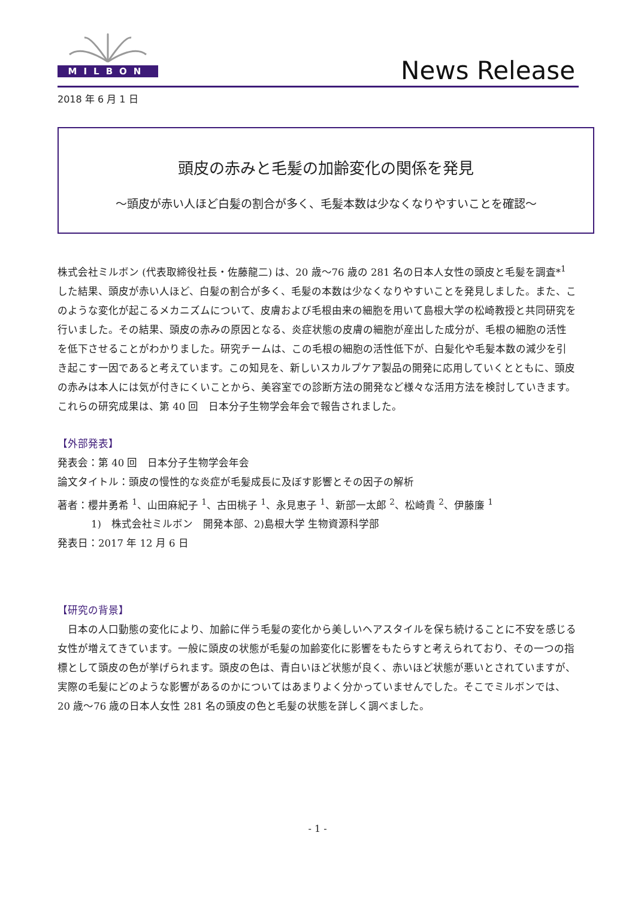MILBON
News Release
2018 年 6 月 1 日
頭皮の赤みと毛髪の加齢変化の関係を発見
～頭皮が赤い人ほど白髪の割合が多く、毛髪本数は少なくなりやすいことを確認～
株式会社ミルボン (代表取締役社長・佐藤龍二) は、20 歳～76 歳の 281 名の日本人女性の頭皮と毛髪を調査*<sup>1</sup> した結果、頭皮が赤い人ほど、白髪の割合が多く、毛髪の本数は少なくなりやすいことを発見しました。また、このような変化が起こるメカニズムについて、皮膚および毛根由来の細胞を用いて島根大学の松崎教授と共同研究を行いました。その結果、頭皮の赤みの原因となる、炎症状態の皮膚の細胞が産出した成分が、毛根の細胞の活性を低下させることがわかりました。研究チームは、この毛根の細胞の活性低下が、白髪化や毛髪本数の減少を引き起こす一因であると考えています。この知見を、新しいスカルプケア製品の開発に応用していくとともに、頭皮の赤みは本人には気が付きにくいことから、美容室での診断方法の開発など様々な活用方法を検討していきます。
これらの研究成果は、第 40 回　日本分子生物学会年会で報告されました。
【外部発表】
発表会：第 40 回　日本分子生物学会年会
論文タイトル：頭皮の慢性的な炎症が毛髪成長に及ぼす影響とその因子の解析
著者：櫻井勇希 <sup>1</sup>、山田麻紀子 <sup>1</sup>、古田桃子 <sup>1</sup>、永見恵子 <sup>1</sup>、新部一太郎 <sup>2</sup>、松崎貴 <sup>2</sup>、伊藤廉 <sup>1</sup>
1)　株式会社ミルボン　開発本部、2)島根大学 生物資源科学部
発表日：2017 年 12 月 6 日
【研究の背景】
　日本の人口動態の変化により、加齢に伴う毛髪の変化から美しいヘアスタイルを保ち続けることに不安を感じる女性が増えてきています。一般に頭皮の状態が毛髪の加齢変化に影響をもたらすと考えられており、その一つの指標として頭皮の色が挙げられます。頭皮の色は、青白いほど状態が良く、赤いほど状態が悪いとされていますが、実際の毛髪にどのような影響があるのかについてはあまりよく分かっていませんでした。そこでミルボンでは、20 歳～76 歳の日本人女性 281 名の頭皮の色と毛髪の状態を詳しく調べました。
- 1 -